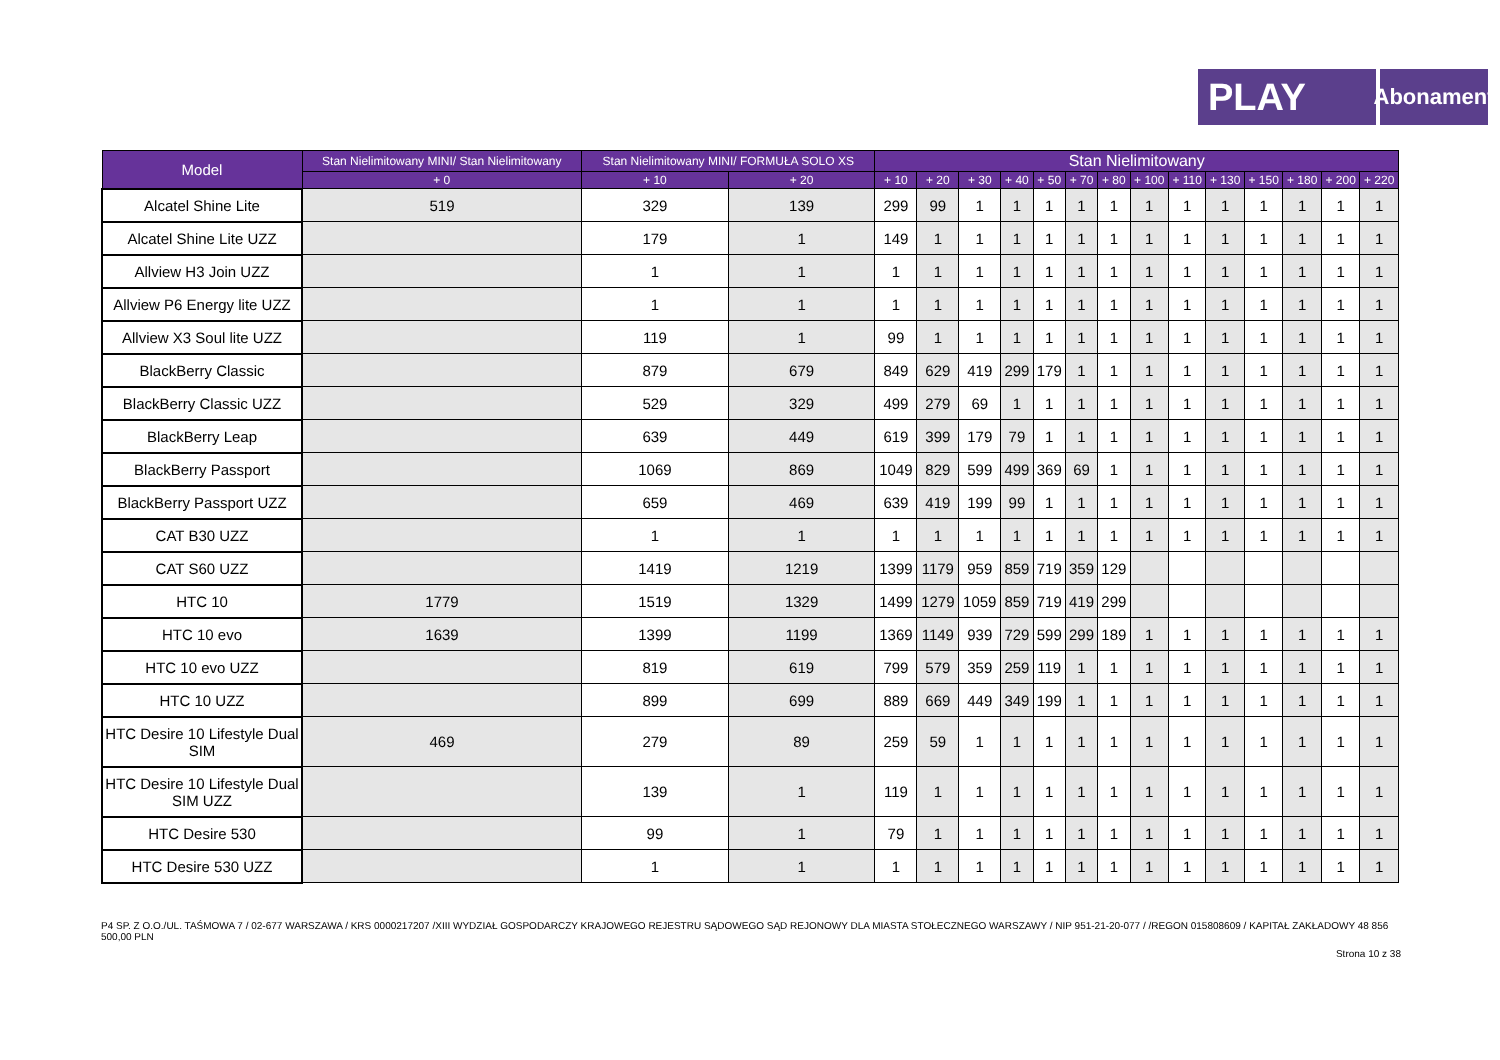PLAY
Abonament
| Model | Stan Nielimitowany MINI/ Stan Nielimitowany | Stan Nielimitowany MINI/ FORMUŁA SOLO XS | | Stan Nielimitowany | | | | | | | | | | | | | |
| --- | --- | --- | --- | --- | --- | --- | --- | --- | --- | --- | --- | --- | --- | --- | --- | --- | --- |
| | + 0 | + 10 | + 20 | + 10 | + 20 | + 30 | + 40 | + 50 | + 70 | + 80 | + 100 | + 110 | + 130 | + 150 | + 180 | + 200 | + 220 |
| Alcatel Shine Lite | 519 | 329 | 139 | 299 | 99 | 1 | 1 | 1 | 1 | 1 | 1 | 1 | 1 | 1 | 1 | 1 | 1 |
| Alcatel Shine Lite UZZ | | 179 | 1 | 149 | 1 | 1 | 1 | 1 | 1 | 1 | 1 | 1 | 1 | 1 | 1 | 1 | 1 |
| Allview H3 Join UZZ | | 1 | 1 | 1 | 1 | 1 | 1 | 1 | 1 | 1 | 1 | 1 | 1 | 1 | 1 | 1 | 1 |
| Allview P6 Energy lite UZZ | | 1 | 1 | 1 | 1 | 1 | 1 | 1 | 1 | 1 | 1 | 1 | 1 | 1 | 1 | 1 | 1 |
| Allview X3 Soul lite UZZ | | 119 | 1 | 99 | 1 | 1 | 1 | 1 | 1 | 1 | 1 | 1 | 1 | 1 | 1 | 1 | 1 |
| BlackBerry Classic | | 879 | 679 | 849 | 629 | 419 | 299 | 179 | 1 | 1 | 1 | 1 | 1 | 1 | 1 | 1 | 1 |
| BlackBerry Classic UZZ | | 529 | 329 | 499 | 279 | 69 | 1 | 1 | 1 | 1 | 1 | 1 | 1 | 1 | 1 | 1 | 1 |
| BlackBerry Leap | | 639 | 449 | 619 | 399 | 179 | 79 | 1 | 1 | 1 | 1 | 1 | 1 | 1 | 1 | 1 | 1 |
| BlackBerry Passport | | 1069 | 869 | 1049 | 829 | 599 | 499 | 369 | 69 | 1 | 1 | 1 | 1 | 1 | 1 | 1 | 1 |
| BlackBerry Passport UZZ | | 659 | 469 | 639 | 419 | 199 | 99 | 1 | 1 | 1 | 1 | 1 | 1 | 1 | 1 | 1 | 1 |
| CAT B30 UZZ | | 1 | 1 | 1 | 1 | 1 | 1 | 1 | 1 | 1 | 1 | 1 | 1 | 1 | 1 | 1 | 1 |
| CAT S60 UZZ | | 1419 | 1219 | 1399 | 1179 | 959 | 859 | 719 | 359 | 129 | | | | | | | |
| HTC 10 | 1779 | 1519 | 1329 | 1499 | 1279 | 1059 | 859 | 719 | 419 | 299 | | | | | | | |
| HTC 10 evo | 1639 | 1399 | 1199 | 1369 | 1149 | 939 | 729 | 599 | 299 | 189 | 1 | 1 | 1 | 1 | 1 | 1 | 1 |
| HTC 10 evo UZZ | | 819 | 619 | 799 | 579 | 359 | 259 | 119 | 1 | 1 | 1 | 1 | 1 | 1 | 1 | 1 | 1 |
| HTC 10 UZZ | | 899 | 699 | 889 | 669 | 449 | 349 | 199 | 1 | 1 | 1 | 1 | 1 | 1 | 1 | 1 | 1 |
| HTC Desire 10 Lifestyle Dual SIM | 469 | 279 | 89 | 259 | 59 | 1 | 1 | 1 | 1 | 1 | 1 | 1 | 1 | 1 | 1 | 1 | 1 |
| HTC Desire 10 Lifestyle Dual SIM UZZ | | 139 | 1 | 119 | 1 | 1 | 1 | 1 | 1 | 1 | 1 | 1 | 1 | 1 | 1 | 1 | 1 |
| HTC Desire 530 | | 99 | 1 | 79 | 1 | 1 | 1 | 1 | 1 | 1 | 1 | 1 | 1 | 1 | 1 | 1 | 1 |
| HTC Desire 530 UZZ | | 1 | 1 | 1 | 1 | 1 | 1 | 1 | 1 | 1 | 1 | 1 | 1 | 1 | 1 | 1 | 1 |
P4 SP. Z O.O./UL. TAŚMOWA 7 / 02-677 WARSZAWA / KRS 0000217207 /XIII WYDZIAŁ GOSPODARCZY KRAJOWEGO REJESTRU SĄDOWEGO SĄD REJONOWY DLA MIASTA STOŁECZNEGO WARSZAWY / NIP 951-21-20-077 / /REGON 015808609 / KAPITAŁ ZAKŁADOWY 48 856 500,00 PLN
Strona 10 z 38